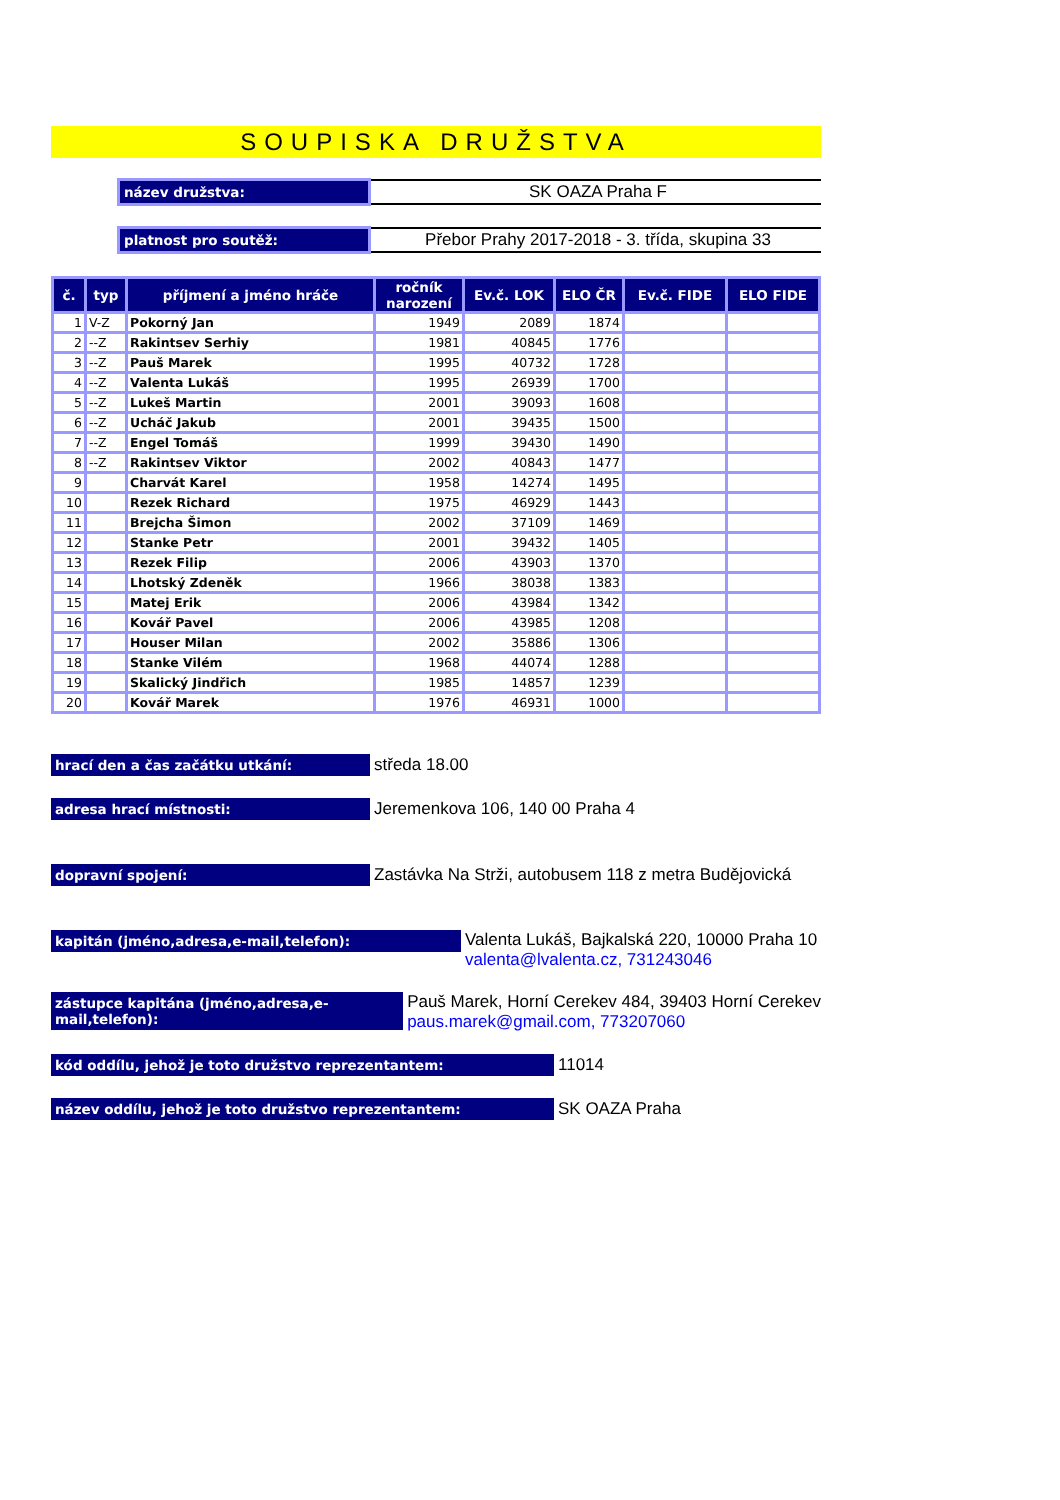SOUPISKA DRUŽSTVA
název družstva:
SK OAZA Praha F
platnost pro soutěž:
Přebor Prahy 2017-2018 - 3. třída, skupina 33
| č. | typ | příjmení a jméno hráče | ročník narození | Ev.č. LOK | ELO ČR | Ev.č. FIDE | ELO FIDE |
| --- | --- | --- | --- | --- | --- | --- | --- |
| 1 | V-Z | Pokorný Jan | 1949 | 2089 | 1874 | | |
| 2 | --Z | Rakintsev Serhiy | 1981 | 40845 | 1776 | | |
| 3 | --Z | Pauš Marek | 1995 | 40732 | 1728 | | |
| 4 | --Z | Valenta Lukáš | 1995 | 26939 | 1700 | | |
| 5 | --Z | Lukeš Martin | 2001 | 39093 | 1608 | | |
| 6 | --Z | Ucháč Jakub | 2001 | 39435 | 1500 | | |
| 7 | --Z | Engel Tomáš | 1999 | 39430 | 1490 | | |
| 8 | --Z | Rakintsev Viktor | 2002 | 40843 | 1477 | | |
| 9 | | Charvát Karel | 1958 | 14274 | 1495 | | |
| 10 | | Rezek Richard | 1975 | 46929 | 1443 | | |
| 11 | | Brejcha Šimon | 2002 | 37109 | 1469 | | |
| 12 | | Stanke Petr | 2001 | 39432 | 1405 | | |
| 13 | | Rezek Filip | 2006 | 43903 | 1370 | | |
| 14 | | Lhotský Zdeněk | 1966 | 38038 | 1383 | | |
| 15 | | Matej Erik | 2006 | 43984 | 1342 | | |
| 16 | | Kovář Pavel | 2006 | 43985 | 1208 | | |
| 17 | | Houser Milan | 2002 | 35886 | 1306 | | |
| 18 | | Stanke Vilém | 1968 | 44074 | 1288 | | |
| 19 | | Skalický Jindřich | 1985 | 14857 | 1239 | | |
| 20 | | Kovář Marek | 1976 | 46931 | 1000 | | |
hrací den a čas začátku utkání:
středa 18.00
adresa hrací místnosti:
Jeremenkova 106, 140 00 Praha 4
dopravní spojení:
Zastávka Na Strži, autobusem 118 z metra Budějovická
kapitán (jméno,adresa,e-mail,telefon):
Valenta Lukáš, Bajkalská 220, 10000 Praha 10
valenta@lvalenta.cz, 731243046
zástupce kapitána (jméno,adresa,e-mail,telefon):
Pauš Marek, Horní Cerekev 484, 39403 Horní Cerekev
paus.marek@gmail.com, 773207060
kód oddílu, jehož je toto družstvo reprezentantem:
11014
název oddílu, jehož je toto družstvo reprezentantem:
SK OAZA Praha